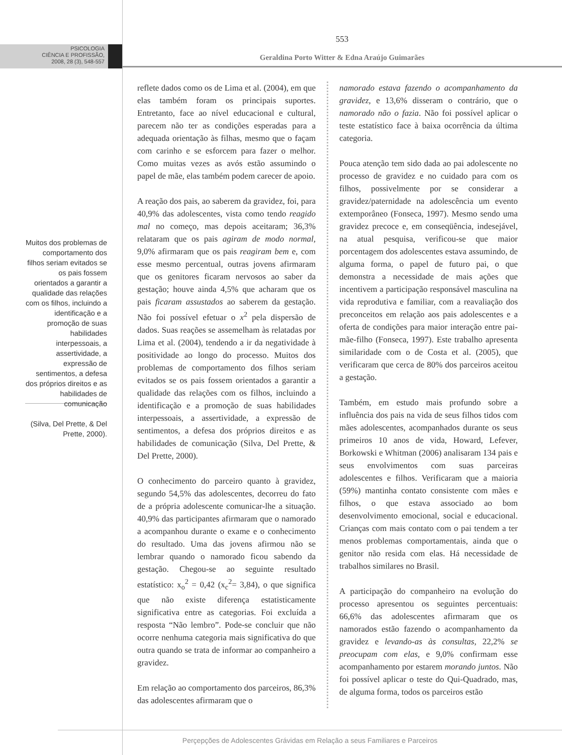PSICOLOGIA
CIÊNCIA E PROFISSÃO,
2008, 28 (3), 548-557
553
Geraldina Porto Witter & Edna Araújo Guimarães
Muitos dos problemas de comportamento dos filhos seriam evitados se os pais fossem orientados a garantir a qualidade das relações com os filhos, incluindo a identificação e a promoção de suas habilidades interpessoais, a assertividade, a expressão de sentimentos, a defesa dos próprios direitos e as habilidades de comunicação
(Silva, Del Prette, & Del Prette, 2000).
reflete dados como os de Lima et al. (2004), em que elas também foram os principais suportes. Entretanto, face ao nível educacional e cultural, parecem não ter as condições esperadas para a adequada orientação às filhas, mesmo que o façam com carinho e se esforcem para fazer o melhor. Como muitas vezes as avós estão assumindo o papel de mãe, elas também podem carecer de apoio.
A reação dos pais, ao saberem da gravidez, foi, para 40,9% das adolescentes, vista como tendo reagido mal no começo, mas depois aceitaram; 36,3% relataram que os pais agiram de modo normal, 9,0% afirmaram que os pais reagiram bem e, com esse mesmo percentual, outras jovens afirmaram que os genitores ficaram nervosos ao saber da gestação; houve ainda 4,5% que acharam que os pais ficaram assustados ao saberem da gestação. Não foi possível efetuar o x<sup>2</sup> pela dispersão de dados. Suas reações se assemelham às relatadas por Lima et al. (2004), tendendo a ir da negatividade à positividade ao longo do processo. Muitos dos problemas de comportamento dos filhos seriam evitados se os pais fossem orientados a garantir a qualidade das relações com os filhos, incluindo a identificação e a promoção de suas habilidades interpessoais, a assertividade, a expressão de sentimentos, a defesa dos próprios direitos e as habilidades de comunicação (Silva, Del Prette, & Del Prette, 2000).
O conhecimento do parceiro quanto à gravidez, segundo 54,5% das adolescentes, decorreu do fato de a própria adolescente comunicar-lhe a situação. 40,9% das participantes afirmaram que o namorado a acompanhou durante o exame e o conhecimento do resultado. Uma das jovens afirmou não se lembrar quando o namorado ficou sabendo da gestação. Chegou-se ao seguinte resultado estatístico: x<sub>o</sub><sup>2</sup> = 0,42 (x<sub>c</sub><sup>2</sup>= 3,84), o que significa que não existe diferença estatisticamente significativa entre as categorias. Foi excluída a resposta “Não lembro”. Pode-se concluir que não ocorre nenhuma categoria mais significativa do que outra quando se trata de informar ao companheiro a gravidez.
Em relação ao comportamento dos parceiros, 86,3% das adolescentes afirmaram que o
namorado estava fazendo o acompanhamento da gravidez, e 13,6% disseram o contrário, que o namorado não o fazia. Não foi possível aplicar o teste estatístico face à baixa ocorrência da última categoria.
Pouca atenção tem sido dada ao pai adolescente no processo de gravidez e no cuidado para com os filhos, possivelmente por se considerar a gravidez/paternidade na adolescência um evento extemporâneo (Fonseca, 1997). Mesmo sendo uma gravidez precoce e, em conseqüência, indesejável, na atual pesquisa, verificou-se que maior porcentagem dos adolescentes estava assumindo, de alguma forma, o papel de futuro pai, o que demonstra a necessidade de mais ações que incentivem a participação responsável masculina na vida reprodutiva e familiar, com a reavaliação dos preconceitos em relação aos pais adolescentes e a oferta de condições para maior interação entre pai-mãe-filho (Fonseca, 1997). Este trabalho apresenta similaridade com o de Costa et al. (2005), que verificaram que cerca de 80% dos parceiros aceitou a gestação.
Também, em estudo mais profundo sobre a influência dos pais na vida de seus filhos tidos com mães adolescentes, acompanhados durante os seus primeiros 10 anos de vida, Howard, Lefever, Borkowski e Whitman (2006) analisaram 134 pais e seus envolvimentos com suas parceiras adolescentes e filhos. Verificaram que a maioria (59%) mantinha contato consistente com mães e filhos, o que estava associado ao bom desenvolvimento emocional, social e educacional. Crianças com mais contato com o pai tendem a ter menos problemas comportamentais, ainda que o genitor não resida com elas. Há necessidade de trabalhos similares no Brasil.
A participação do companheiro na evolução do processo apresentou os seguintes percentuais: 66,6% das adolescentes afirmaram que os namorados estão fazendo o acompanhamento da gravidez e levando-as às consultas, 22,2% se preocupam com elas, e 9,0% confirmam esse acompanhamento por estarem morando juntos. Não foi possível aplicar o teste do Qui-Quadrado, mas, de alguma forma, todos os parceiros estão
Perçepções de Adolescentes Grávidas em Relação a seus Familiares e Parceiros